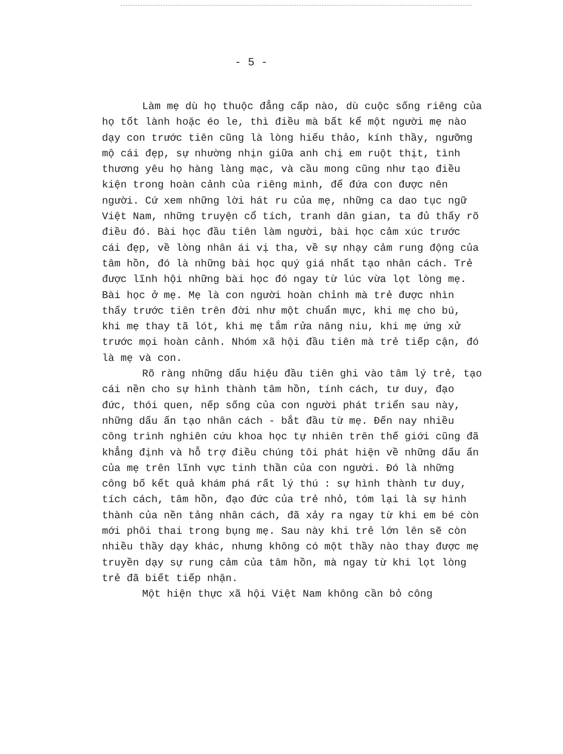- 5 -
Làm mẹ dù họ thuộc đẳng cấp nào, dù cuộc sống riêng của họ tốt lành hoặc éo le, thì điều mà bất kể một người mẹ nào dạy con trước tiên cũng là lòng hiếu thảo, kính thầy, ngưỡng mộ cái đẹp, sự nhường nhịn giữa anh chị em ruột thịt, tình thương yêu họ hàng làng mạc, và cầu mong cũng như tạo điều kiện trong hoàn cảnh của riêng mình, để đứa con được nên người. Cứ xem những lời hát ru của mẹ, những ca dao tục ngữ Việt Nam, những truyện cổ tích, tranh dân gian, ta đủ thấy rõ điều đó. Bài học đầu tiên làm người, bài học cảm xúc trước cái đẹp, về lòng nhân ái vị tha, về sự nhạy cảm rung động của tâm hồn, đó là những bài học quý giá nhất tạo nhân cách. Trẻ được lĩnh hội những bài học đó ngay từ lúc vừa lọt lòng mẹ. Bài học ở mẹ. Mẹ là con người hoàn chỉnh mà trẻ được nhìn thấy trước tiên trên đời như một chuẩn mực, khi mẹ cho bú, khi mẹ thay tã lót, khi mẹ tắm rửa nâng niu, khi mẹ ứng xử trước mọi hoàn cảnh. Nhóm xã hội đầu tiên mà trẻ tiếp cận, đó là mẹ và con.
Rõ ràng những dấu hiệu đầu tiên ghi vào tâm lý trẻ, tạo cái nền cho sự hình thành tâm hồn, tính cách, tư duy, đạo đức, thói quen, nếp sống của con người phát triển sau này, những dấu ấn tạo nhân cách - bắt đầu từ mẹ. Đến nay nhiều công trình nghiên cứu khoa học tự nhiên trên thế giới cũng đã khẳng định và hỗ trợ điều chúng tôi phát hiện về những dấu ấn của mẹ trên lĩnh vực tinh thần của con người. Đó là những công bố kết quả khám phá rất lý thú : sự hình thành tư duy, tích cách, tâm hồn, đạo đức của trẻ nhỏ, tóm lại là sự hình thành của nền tảng nhân cách, đã xảy ra ngay từ khi em bé còn mới phôi thai trong bụng mẹ. Sau này khi trẻ lớn lên sẽ còn nhiều thầy dạy khác, nhưng không có một thầy nào thay được mẹ truyền dạy sự rung cảm của tâm hồn, mà ngay từ khi lọt lòng trẻ đã biết tiếp nhận.
Một hiện thực xã hội Việt Nam không cần bỏ công